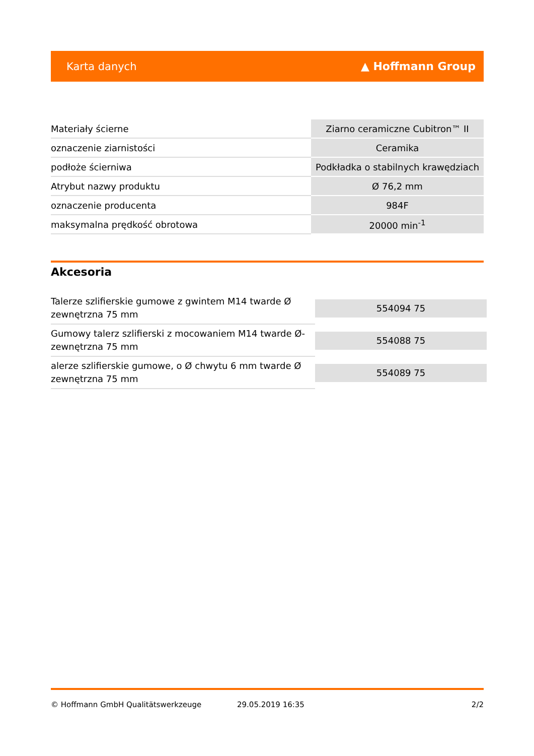Karta danych ▲ Hoffmann Group
| Materiały ścierne | Ziarno ceramiczne Cubitron™ II |
| oznaczenie ziarnistości | Ceramika |
| podłoże ścierniwa | Podkładka o stabilnych krawędziach |
| Atrybut nazwy produktu | Ø 76,2 mm |
| oznaczenie producenta | 984F |
| maksymalna prędkość obrotowa | 20000 min<sup>-1</sup> |
Akcesoria
| Talerze szlifierskie gumowe z gwintem M14 twarde Ø zewnętrzna 75 mm | 554094 75 |
| Gumowy talerz szlifierski z mocowaniem M14 twarde Ø-zewnętrzna 75 mm | 554088 75 |
| alerze szlifierskie gumowe, o Ø chwytu 6 mm twarde Ø zewnętrzna 75 mm | 554089 75 |
© Hoffmann GmbH Qualitätswerkzeuge 29.05.2019 16:35 2/2